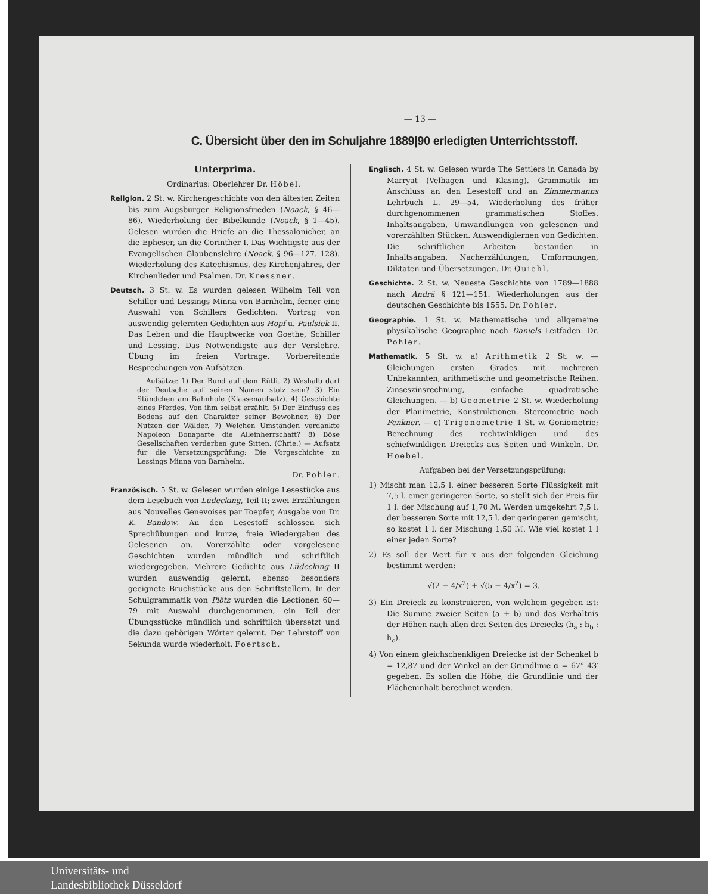— 13 —
C. Übersicht über den im Schuljahre 1889|90 erledigten Unterrichtsstoff.
Unterprima.
Ordinarius: Oberlehrer Dr. Höbel.
Religion. 2 St. w. Kirchengeschichte von den ältesten Zeiten bis zum Augsburger Religionsfrieden (Noack, § 46—86). Wiederholung der Bibelkunde (Noack, § 1—45). Gelesen wurden die Briefe an die Thessalonicher, an die Epheser, an die Corinther I. Das Wichtigste aus der Evangelischen Glaubenslehre (Noack, § 96—127. 128). Wiederholung des Katechismus, des Kirchenjahres, der Kirchenlieder und Psalmen. Dr. Kressner.
Deutsch. 3 St. w. Es wurden gelesen Wilhelm Tell von Schiller und Lessings Minna von Barnhelm, ferner eine Auswahl von Schillers Gedichten. Vortrag von auswendig gelernten Gedichten aus Hopf u. Paulsiek II. Das Leben und die Hauptwerke von Goethe, Schiller und Lessing. Das Notwendigste aus der Verslehre. Übung im freien Vortrage. Vorbereitende Besprechungen von Aufsätzen.
Aufsätze: 1) Der Bund auf dem Rütli. 2) Weshalb darf der Deutsche auf seinen Namen stolz sein? 3) Ein Stündchen am Bahnhofe (Klassenaufsatz). 4) Geschichte eines Pferdes. Von ihm selbst erzählt. 5) Der Einfluss des Bodens auf den Charakter seiner Bewohner. 6) Der Nutzen der Wälder. 7) Welchen Umständen verdankte Napoleon Bonaparte die Alleinherrschaft? 8) Böse Gesellschaften verderben gute Sitten. (Chrie.) — Aufsatz für die Versetzungsprüfung: Die Vorgeschichte zu Lessings Minna von Barnhelm.
Dr. Pohler.
Französisch. 5 St. w. Gelesen wurden einige Lesestücke aus dem Lesebuch von Lüdecking, Teil II; zwei Erzählungen aus Nouvelles Genevoises par Toepfer, Ausgabe von Dr. K. Bandow. An den Lesestoff schlossen sich Sprechübungen und kurze, freie Wiedergaben des Gelesenen an. Vorerzählte oder vorgelesene Geschichten wurden mündlich und schriftlich wiedergegeben. Mehrere Gedichte aus Lüdecking II wurden auswendig gelernt, ebenso besonders geeignete Bruchstücke aus den Schriftstellern. In der Schulgrammatik von Plötz wurden die Lectionen 60—79 mit Auswahl durchgenommen, ein Teil der Übungsstücke mündlich und schriftlich übersetzt und die dazu gehörigen Wörter gelernt. Der Lehrstoff von Sekunda wurde wiederholt. Foertsch.
Englisch. 4 St. w. Gelesen wurde The Settlers in Canada by Marryat (Velhagen und Klasing). Grammatik im Anschluss an den Lesestoff und an Zimmermanns Lehrbuch L. 29—54. Wiederholung des früher durchgenommenen grammatischen Stoffes. Inhaltsangaben, Umwandlungen von gelesenen und vorerzählten Stücken. Auswendiglernen von Gedichten. Die schriftlichen Arbeiten bestanden in Inhaltsangaben, Nacherzählungen, Umformungen, Diktaten und Übersetzungen. Dr. Quiehl.
Geschichte. 2 St. w. Neueste Geschichte von 1789—1888 nach Andrä § 121—151. Wiederholungen aus der deutschen Geschichte bis 1555. Dr. Pohler.
Geographie. 1 St. w. Mathematische und allgemeine physikalische Geographie nach Daniels Leitfaden. Dr. Pohler.
Mathematik. 5 St. w. a) Arithmetik 2 St. w. — Gleichungen ersten Grades mit mehreren Unbekannten, arithmetische und geometrische Reihen. Zinseszinsrechnung, einfache quadratische Gleichungen. — b) Geometrie 2 St. w. Wiederholung der Planimetrie, Konstruktionen. Stereometrie nach Fenkner. — c) Trigonometrie 1 St. w. Goniometrie; Berechnung des rechtwinkligen und des schiefwinkligen Dreiecks aus Seiten und Winkeln. Dr. Hoebel.
Aufgaben bei der Versetzungsprüfung:
1) Mischt man 12,5 l. einer besseren Sorte Flüssigkeit mit 7,5 l. einer geringeren Sorte, so stellt sich der Preis für 1 l. der Mischung auf 1,70 ℳ. Werden umgekehrt 7,5 l. der besseren Sorte mit 12,5 l. der geringeren gemischt, so kostet 1 l. der Mischung 1,50 ℳ. Wie viel kostet 1 l einer jeden Sorte?
2) Es soll der Wert für x aus der folgenden Gleichung bestimmt werden:
√(2 − 4/x<sup>2</sup>) + √(5 − 4/x<sup>2</sup>) = 3.
3) Ein Dreieck zu konstruieren, von welchem gegeben ist: Die Summe zweier Seiten (a + b) und das Verhältnis der Höhen nach allen drei Seiten des Dreiecks (h<sub>a</sub> : h<sub>b</sub> : h<sub>c</sub>).
4) Von einem gleichschenkligen Dreiecke ist der Schenkel b = 12,87 und der Winkel an der Grundlinie α = 67° 43′ gegeben. Es sollen die Höhe, die Grundlinie und der Flächeninhalt berechnet werden.
Universitäts- und
Landesbibliothek Düsseldorf